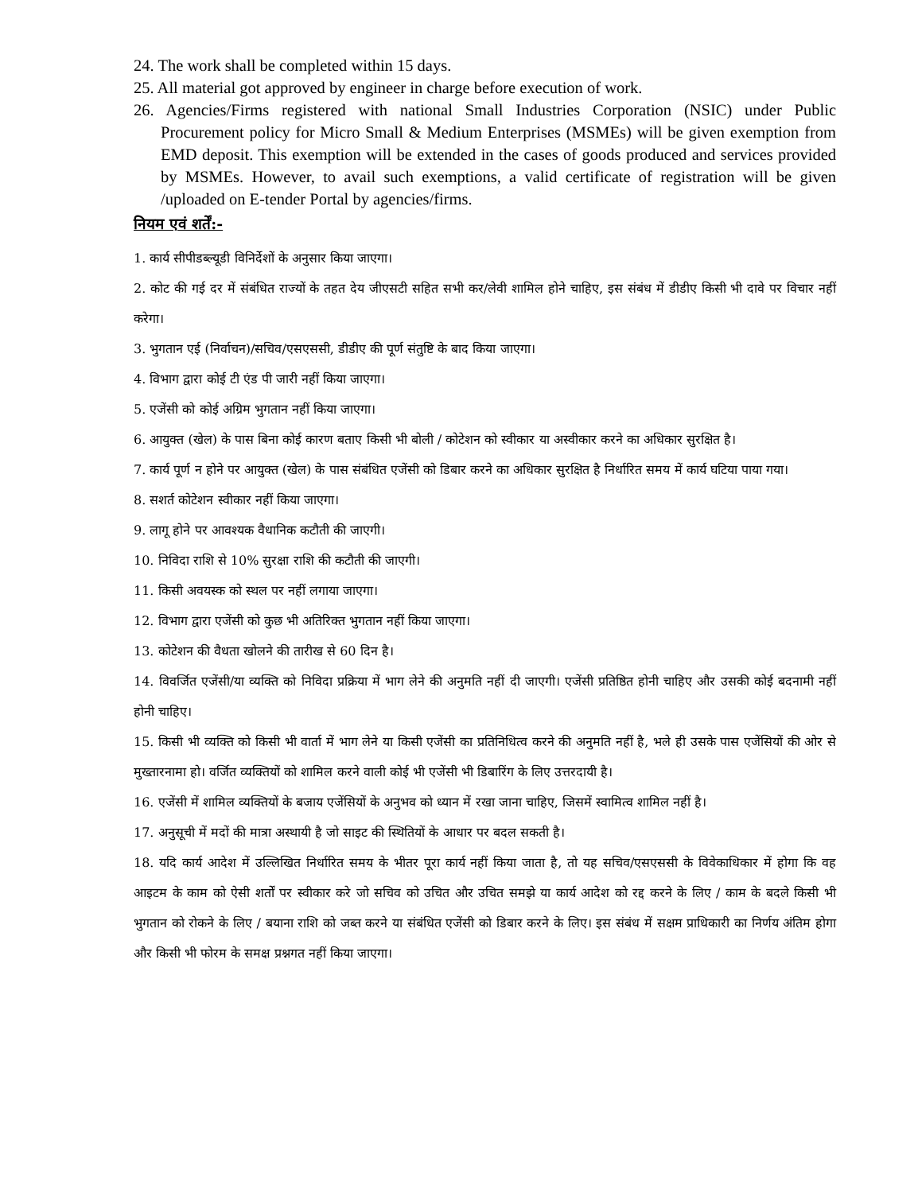24. The work shall be completed within 15 days.
25. All material got approved by engineer in charge before execution of work.
26. Agencies/Firms registered with national Small Industries Corporation (NSIC) under Public Procurement policy for Micro Small & Medium Enterprises (MSMEs) will be given exemption from EMD deposit. This exemption will be extended in the cases of goods produced and services provided by MSMEs. However, to avail such exemptions, a valid certificate of registration will be given /uploaded on E-tender Portal by agencies/firms.
नियम एवं शर्तें:-
1. कार्य सीपीडब्ल्यूडी विनिर्देशों के अनुसार किया जाएगा।
2. कोट की गई दर में संबंधित राज्यों के तहत देय जीएसटी सहित सभी कर/लेवी शामिल होने चाहिए, इस संबंध में डीडीए किसी भी दावे पर विचार नहीं करेगा।
3. भुगतान एई (निर्वाचन)/सचिव/एसएससी, डीडीए की पूर्ण संतुष्टि के बाद किया जाएगा।
4. विभाग द्वारा कोई टी एंड पी जारी नहीं किया जाएगा।
5. एजेंसी को कोई अग्रिम भुगतान नहीं किया जाएगा।
6. आयुक्त (खेल) के पास बिना कोई कारण बताए किसी भी बोली / कोटेशन को स्वीकार या अस्वीकार करने का अधिकार सुरक्षित है।
7. कार्य पूर्ण न होने पर आयुक्त (खेल) के पास संबंधित एजेंसी को डिबार करने का अधिकार सुरक्षित है निर्धारित समय में कार्य घटिया पाया गया।
8. सशर्त कोटेशन स्वीकार नहीं किया जाएगा।
9. लागू होने पर आवश्यक वैधानिक कटौती की जाएगी।
10. निविदा राशि से 10% सुरक्षा राशि की कटौती की जाएगी।
11. किसी अवयस्क को स्थल पर नहीं लगाया जाएगा।
12. विभाग द्वारा एजेंसी को कुछ भी अतिरिक्त भुगतान नहीं किया जाएगा।
13. कोटेशन की वैधता खोलने की तारीख से 60 दिन है।
14. विवर्जित एजेंसी/या व्यक्ति को निविदा प्रक्रिया में भाग लेने की अनुमति नहीं दी जाएगी। एजेंसी प्रतिष्ठित होनी चाहिए और उसकी कोई बदनामी नहीं होनी चाहिए।
15. किसी भी व्यक्ति को किसी भी वार्ता में भाग लेने या किसी एजेंसी का प्रतिनिधित्व करने की अनुमति नहीं है, भले ही उसके पास एजेंसियों की ओर से मुख्तारनामा हो। वर्जित व्यक्तियों को शामिल करने वाली कोई भी एजेंसी भी डिबारिंग के लिए उत्तरदायी है।
16. एजेंसी में शामिल व्यक्तियों के बजाय एजेंसियों के अनुभव को ध्यान में रखा जाना चाहिए, जिसमें स्वामित्व शामिल नहीं है।
17. अनुसूची में मदों की मात्रा अस्थायी है जो साइट की स्थितियों के आधार पर बदल सकती है।
18. यदि कार्य आदेश में उल्लिखित निर्धारित समय के भीतर पूरा कार्य नहीं किया जाता है, तो यह सचिव/एसएससी के विवेकाधिकार में होगा कि वह आइटम के काम को ऐसी शर्तों पर स्वीकार करे जो सचिव को उचित और उचित समझे या कार्य आदेश को रद्द करने के लिए / काम के बदले किसी भी भुगतान को रोकने के लिए / बयाना राशि को जब्त करने या संबंधित एजेंसी को डिबार करने के लिए। इस संबंध में सक्षम प्राधिकारी का निर्णय अंतिम होगा और किसी भी फोरम के समक्ष प्रश्नगत नहीं किया जाएगा।